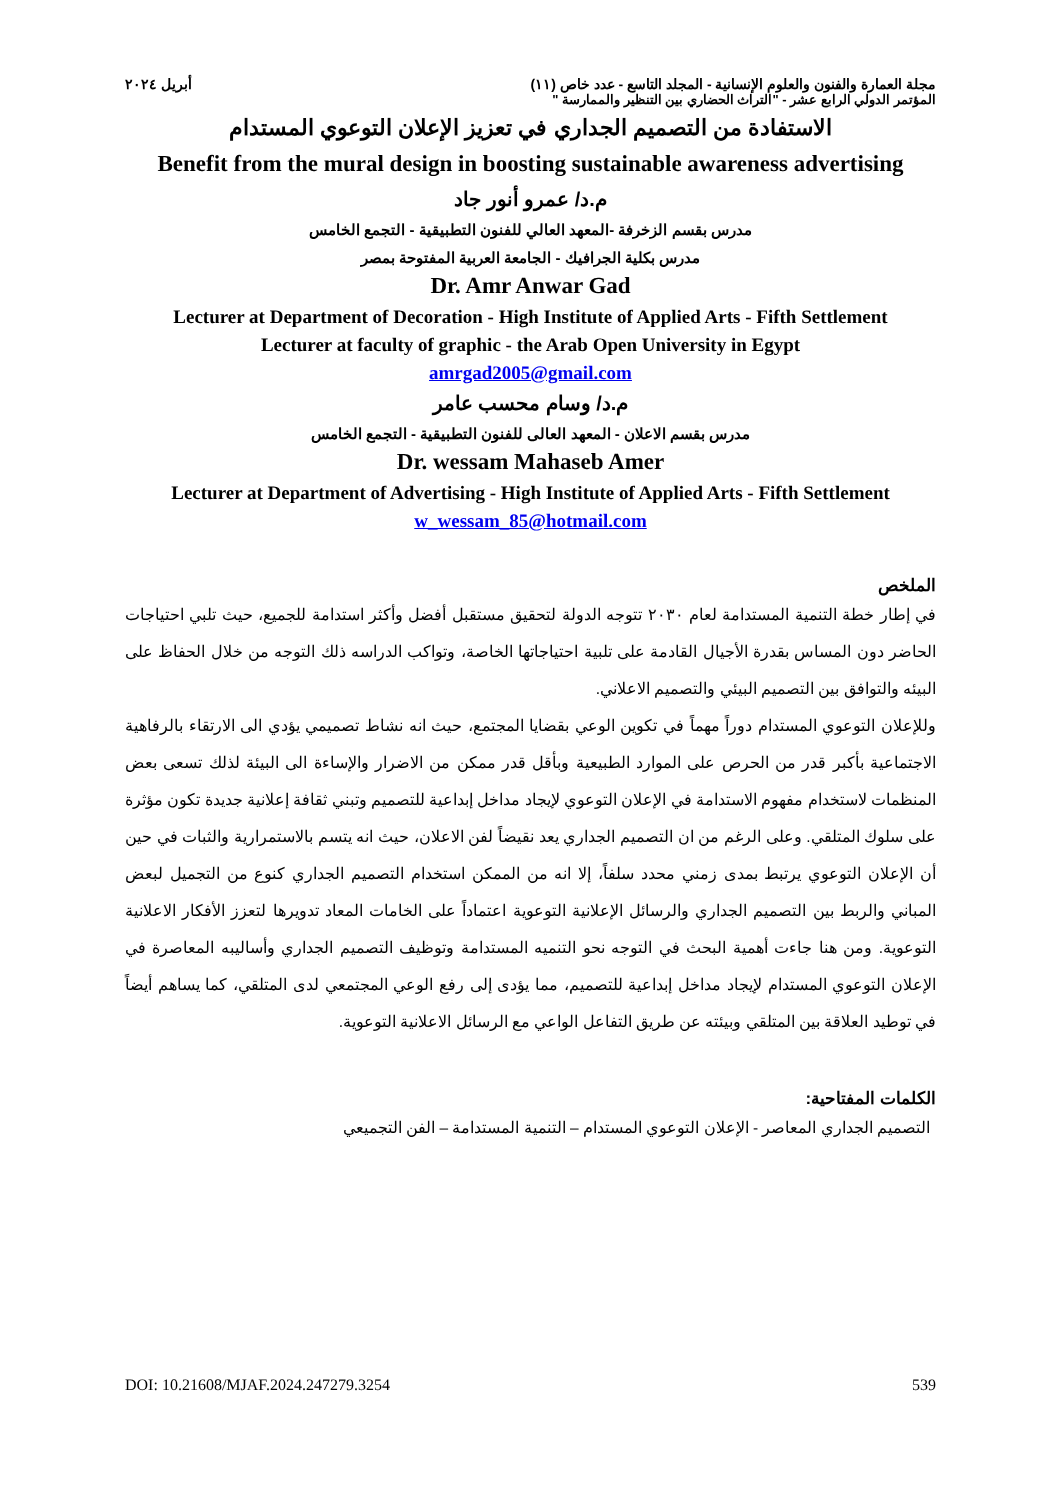مجلة العمارة والفنون والعلوم الإنسانية - المجلد التاسع - عدد خاص (١١) أبريل ٢٠٢٤
المؤتمر الدولي الرابع عشر - "التراث الحضاري بين التنظير والممارسة "
الاستفادة من التصميم الجداري في تعزيز الإعلان التوعوي المستدام
Benefit from the mural design in boosting sustainable awareness advertising
م.د/ عمرو أنور جاد
مدرس بقسم الزخرفة -المعهد العالي للفنون التطبيقية - التجمع الخامس
مدرس بكلية الجرافيك - الجامعة العربية المفتوحة بمصر
Dr. Amr Anwar Gad
Lecturer at Department of Decoration - High Institute of Applied Arts - Fifth Settlement
Lecturer at faculty of graphic - the Arab Open University in Egypt
amrgad2005@gmail.com
م.د/ وسام محسب عامر
مدرس بقسم الاعلان - المعهد العالى للفنون التطبيقية - التجمع الخامس
Dr. wessam Mahaseb Amer
Lecturer at Department of Advertising - High Institute of Applied Arts - Fifth Settlement
w_wessam_85@hotmail.com
الملخص
في إطار خطة التنمية المستدامة لعام ٢٠٣٠ تتوجه الدولة لتحقيق مستقبل أفضل وأكثر استدامة للجميع، حيث تلبي احتياجات الحاضر دون المساس بقدرة الأجيال القادمة على تلبية احتياجاتها الخاصة، وتواكب الدراسه ذلك التوجه من خلال الحفاظ على البيئه والتوافق بين التصميم البيئي والتصميم الاعلاني.
وللإعلان التوعوي المستدام دوراً مهماً في تكوين الوعي بقضايا المجتمع، حيث انه نشاط تصميمي يؤدي الى الارتقاء بالرفاهية الاجتماعية بأكبر قدر من الحرص على الموارد الطبيعية وبأقل قدر ممكن من الاضرار والإساءة الى البيئة لذلك تسعى بعض المنظمات لاستخدام مفهوم الاستدامة في الإعلان التوعوي لإيجاد مداخل إبداعية للتصميم وتبني ثقافة إعلانية جديدة تكون مؤثرة على سلوك المتلقي. وعلى الرغم من ان التصميم الجداري يعد نقيضاً لفن الاعلان، حيث انه يتسم بالاستمرارية والثبات في حين أن الإعلان التوعوي يرتبط بمدى زمني محدد سلفاً، إلا انه من الممكن استخدام التصميم الجداري كنوع من التجميل لبعض المباني والربط بين التصميم الجداري والرسائل الإعلانية التوعوية اعتماداً على الخامات المعاد تدويرها لتعزز الأفكار الاعلانية التوعوية. ومن هنا جاءت أهمية البحث في التوجه نحو التنميه المستدامة وتوظيف التصميم الجداري وأساليبه المعاصرة في الإعلان التوعوي المستدام لإيجاد مداخل إبداعية للتصميم، مما يؤدى إلى رفع الوعي المجتمعي لدى المتلقي، كما يساهم أيضاً في توطيد العلاقة بين المتلقي وبيئته عن طريق التفاعل الواعي مع الرسائل الاعلانية التوعوية.
الكلمات المفتاحية:
التصميم الجداري المعاصر - الإعلان التوعوي المستدام – التنمية المستدامة – الفن التجميعي
DOI: 10.21608/MJAF.2024.247279.3254 539